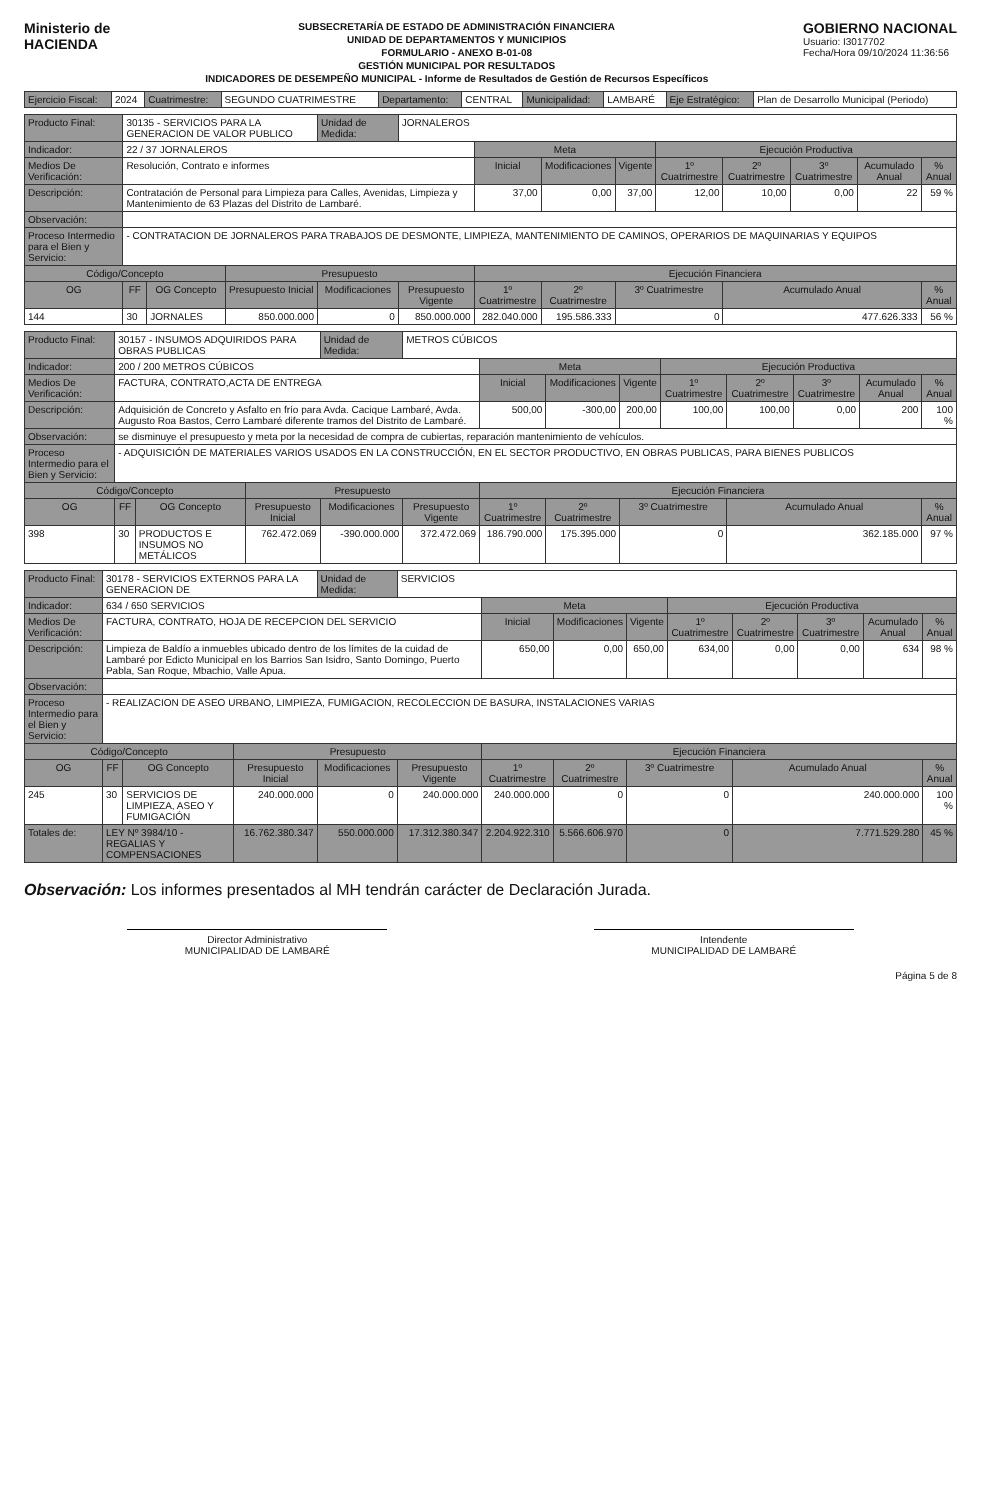Ministerio de
HACIENDA
SUBSECRETARÍA DE ESTADO DE ADMINISTRACIÓN FINANCIERA
UNIDAD DE DEPARTAMENTOS Y MUNICIPIOS
FORMULARIO - ANEXO B-01-08
GESTIÓN MUNICIPAL POR RESULTADOS
INDICADORES DE DESEMPEÑO MUNICIPAL - Informe de Resultados de Gestión de Recursos Específicos
GOBIERNO NACIONAL
Usuario: I3017702
Fecha/Hora 09/10/2024 11:36:56
| Ejercicio Fiscal: | 2024 | Cuatrimestre: | SEGUNDO CUATRIMESTRE | Departamento: | CENTRAL | Municipalidad: | LAMBARÉ | Eje Estratégico: | Plan de Desarrollo Municipal (Periodo) |
| Producto Final: | 30135 - SERVICIOS PARA LA GENERACION DE VALOR PUBLICO | | | Unidad de Medida: | JORNALEROS | | | | | | | | |
| Indicador: | 22 / 37 JORNALEROS | | | | | Meta | | | Ejecución Productiva | | | | |
| Medios De Verificación: | Resolución, Contrato e informes | | | | | Inicial | Modificaciones | Vigente | 1º Cuatrimestre | 2º Cuatrimestre | 3º Cuatrimestre | Acumulado Anual | % Anual |
| Descripción: | Contratación de Personal para Limpieza para Calles, Avenidas, Limpieza y Mantenimiento de 63 Plazas del Distrito de Lambaré. | | | | | 37,00 | 0,00 | 37,00 | 12,00 | 10,00 | 0,00 | 22 | 59 % |
| Observación: | | | | | | | | | | | | | |
| Proceso Intermedio para el Bien y Servicio: | - CONTRATACION DE JORNALEROS PARA TRABAJOS DE DESMONTE, LIMPIEZA, MANTENIMIENTO DE CAMINOS, OPERARIOS DE MAQUINARIAS Y EQUIPOS | | | | | | | | | | | | |
| Código/Concepto | | | Presupuesto | | | Ejecución Financiera | | | | | | | |
| OG | FF | OG Concepto | Presupuesto Inicial | Modificaciones | Presupuesto Vigente | 1º Cuatrimestre | 2º Cuatrimestre | 3º Cuatrimestre | | Acumulado Anual | | | % Anual |
| 144 | 30 | JORNALES | 850.000.000 | 0 | 850.000.000 | 282.040.000 | 195.586.333 | 0 | | 477.626.333 | | | 56 % |
| Producto Final: | 30157 - INSUMOS ADQUIRIDOS PARA OBRAS PUBLICAS | | | Unidad de Medida: | METROS CÚBICOS | | | | | | | | |
| Indicador: | 200 / 200 METROS CÚBICOS | | | | | Meta | | | Ejecución Productiva | | | | |
| Medios De Verificación: | FACTURA, CONTRATO,ACTA DE ENTREGA | | | | | Inicial | Modificaciones | Vigente | 1º Cuatrimestre | 2º Cuatrimestre | 3º Cuatrimestre | Acumulado Anual | % Anual |
| Descripción: | Adquisición de Concreto y Asfalto en frío para Avda. Cacique Lambaré, Avda. Augusto Roa Bastos, Cerro Lambaré diferente tramos del Distrito de Lambaré. | | | | | 500,00 | -300,00 | 200,00 | 100,00 | 100,00 | 0,00 | 200 | 100 % |
| Observación: | se disminuye el presupuesto y meta por la necesidad de compra de cubiertas, reparación mantenimiento de vehículos. | | | | | | | | | | | | |
| Proceso Intermedio para el Bien y Servicio: | - ADQUISICIÓN DE MATERIALES VARIOS USADOS EN LA CONSTRUCCIÓN, EN EL SECTOR PRODUCTIVO, EN OBRAS PUBLICAS, PARA BIENES PUBLICOS | | | | | | | | | | | | |
| Código/Concepto | | | Presupuesto | | | Ejecución Financiera | | | | | | | |
| OG | FF | OG Concepto | Presupuesto Inicial | Modificaciones | Presupuesto Vigente | 1º Cuatrimestre | 2º Cuatrimestre | 3º Cuatrimestre | | Acumulado Anual | | | % Anual |
| 398 | 30 | PRODUCTOS E INSUMOS NO METÁLICOS | 762.472.069 | -390.000.000 | 372.472.069 | 186.790.000 | 175.395.000 | 0 | | 362.185.000 | | | 97 % |
| Producto Final: | 30178 - SERVICIOS EXTERNOS PARA LA GENERACION DE | | | Unidad de Medida: | SERVICIOS | | | | | | | | |
| Indicador: | 634 / 650 SERVICIOS | | | | | Meta | | | Ejecución Productiva | | | | |
| Medios De Verificación: | FACTURA, CONTRATO, HOJA DE RECEPCION DEL SERVICIO | | | | | Inicial | Modificaciones | Vigente | 1º Cuatrimestre | 2º Cuatrimestre | 3º Cuatrimestre | Acumulado Anual | % Anual |
| Descripción: | Limpieza de Baldío a inmuebles ubicado dentro de los límites de la cuidad de Lambaré por Edicto Municipal en los Barrios San Isidro, Santo Domingo, Puerto Pabla, San Roque, Mbachio, Valle Apua. | | | | | 650,00 | 0,00 | 650,00 | 634,00 | 0,00 | 0,00 | 634 | 98 % |
| Observación: | | | | | | | | | | | | | |
| Proceso Intermedio para el Bien y Servicio: | - REALIZACION DE ASEO URBANO, LIMPIEZA, FUMIGACION, RECOLECCION DE BASURA, INSTALACIONES VARIAS | | | | | | | | | | | | |
| Código/Concepto | | | Presupuesto | | | Ejecución Financiera | | | | | | | |
| OG | FF | OG Concepto | Presupuesto Inicial | Modificaciones | Presupuesto Vigente | 1º Cuatrimestre | 2º Cuatrimestre | 3º Cuatrimestre | | Acumulado Anual | | | % Anual |
| 245 | 30 | SERVICIOS DE LIMPIEZA, ASEO Y FUMIGACIÓN | 240.000.000 | 0 | 240.000.000 | 240.000.000 | 0 | 0 | | 240.000.000 | | | 100 % |
| Totales de: | LEY Nº 3984/10 - REGALIAS Y COMPENSACIONES | | 16.762.380.347 | 550.000.000 | 17.312.380.347 | 2.204.922.310 | 5.566.606.970 | 0 | | 7.771.529.280 | | | 45 % |
Observación: Los informes presentados al MH tendrán carácter de Declaración Jurada.
Director Administrativo
MUNICIPALIDAD DE LAMBARÉ
Intendente
MUNICIPALIDAD DE LAMBARÉ
Página 5 de 8